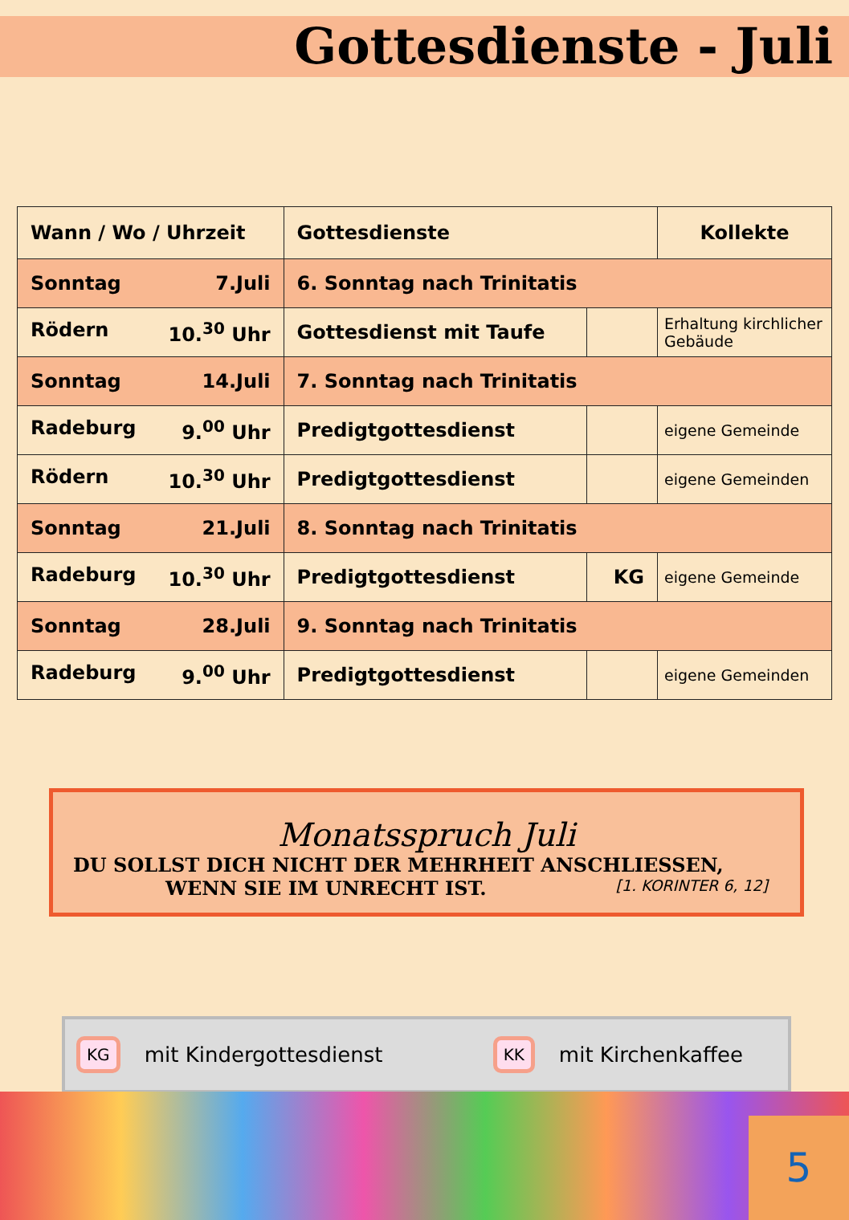Gottesdienste - Juli
| Wann / Wo / Uhrzeit | Gottesdienste | | Kollekte |
| --- | --- | --- | --- |
| Sonntag 7.Juli | 6. Sonntag nach Trinitatis | | |
| Rödern 10.<sup>30</sup> Uhr | Gottesdienst mit Taufe | | Erhaltung kirchlicher Gebäude |
| Sonntag 14.Juli | 7. Sonntag nach Trinitatis | | |
| Radeburg 9.<sup>00</sup> Uhr | Predigtgottesdienst | | eigene Gemeinde |
| Rödern 10.<sup>30</sup> Uhr | Predigtgottesdienst | | eigene Gemeinden |
| Sonntag 21.Juli | 8. Sonntag nach Trinitatis | | |
| Radeburg 10.<sup>30</sup> Uhr | Predigtgottesdienst | KG | eigene Gemeinde |
| Sonntag 28.Juli | 9. Sonntag nach Trinitatis | | |
| Radeburg 9.<sup>00</sup> Uhr | Predigtgottesdienst | | eigene Gemeinden |
Monatsspruch Juli
DU SOLLST DICH NICHT DER MEHRHEIT ANSCHLIESSEN,
WENN SIE IM UNRECHT IST. [1. KORINTER 6, 12]
KG mit Kindergottesdienst KK mit Kirchenkaffee
5